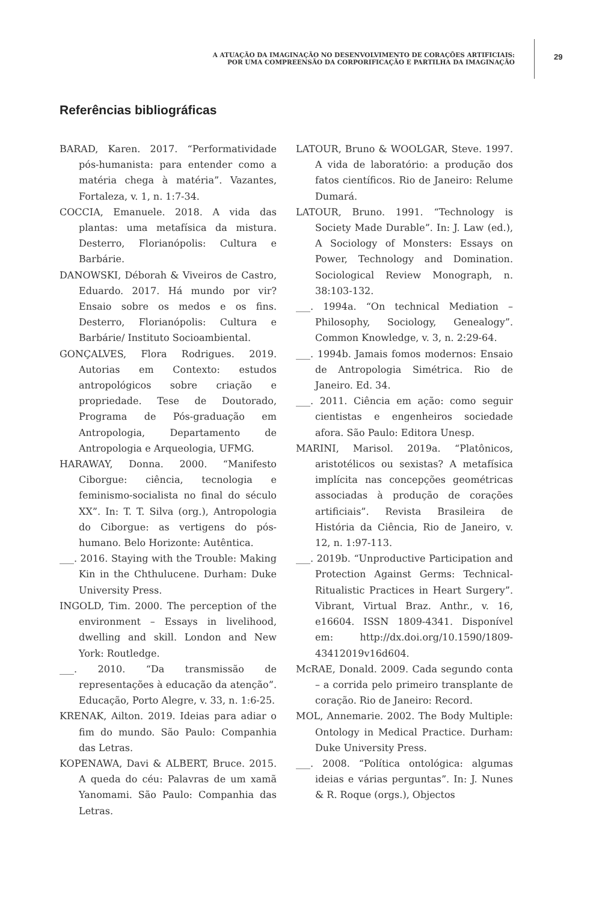A ATUAÇÃO DA IMAGINAÇÃO NO DESENVOLVIMENTO DE CORAÇÕES ARTIFICIAIS:
POR UMA COMPREENSÃO DA CORPORIFICAÇÃO E PARTILHA DA IMAGINAÇÃO
29
Referências bibliográficas
BARAD, Karen. 2017. “Performatividade pós-humanista: para entender como a matéria chega à matéria”. Vazantes, Fortaleza, v. 1, n. 1:7-34.
COCCIA, Emanuele. 2018. A vida das plantas: uma metafísica da mistura. Desterro, Florianópolis: Cultura e Barbárie.
DANOWSKI, Déborah & Viveiros de Castro, Eduardo. 2017. Há mundo por vir? Ensaio sobre os medos e os fins. Desterro, Florianópolis: Cultura e Barbárie/ Instituto Socioambiental.
GONÇALVES, Flora Rodrigues. 2019. Autorias em Contexto: estudos antropológicos sobre criação e propriedade. Tese de Doutorado, Programa de Pós-graduação em Antropologia, Departamento de Antropologia e Arqueologia, UFMG.
HARAWAY, Donna. 2000. “Manifesto Ciborgue: ciência, tecnologia e feminismo-socialista no final do século XX”. In: T. T. Silva (org.), Antropologia do Ciborgue: as vertigens do pós-humano. Belo Horizonte: Autêntica.
___. 2016. Staying with the Trouble: Making Kin in the Chthulucene. Durham: Duke University Press.
INGOLD, Tim. 2000. The perception of the environment – Essays in livelihood, dwelling and skill. London and New York: Routledge.
___. 2010. “Da transmissão de representações à educação da atenção”. Educação, Porto Alegre, v. 33, n. 1:6-25.
KRENAK, Ailton. 2019. Ideias para adiar o fim do mundo. São Paulo: Companhia das Letras.
KOPENAWA, Davi & ALBERT, Bruce. 2015. A queda do céu: Palavras de um xamã Yanomami. São Paulo: Companhia das Letras.
LATOUR, Bruno & WOOLGAR, Steve. 1997. A vida de laboratório: a produção dos fatos científicos. Rio de Janeiro: Relume Dumará.
LATOUR, Bruno. 1991. “Technology is Society Made Durable”. In: J. Law (ed.), A Sociology of Monsters: Essays on Power, Technology and Domination. Sociological Review Monograph, n. 38:103-132.
___. 1994a. “On technical Mediation – Philosophy, Sociology, Genealogy”. Common Knowledge, v. 3, n. 2:29-64.
___. 1994b. Jamais fomos modernos: Ensaio de Antropologia Simétrica. Rio de Janeiro. Ed. 34.
___. 2011. Ciência em ação: como seguir cientistas e engenheiros sociedade afora. São Paulo: Editora Unesp.
MARINI, Marisol. 2019a. “Platônicos, aristotélicos ou sexistas? A metafísica implícita nas concepções geométricas associadas à produção de corações artificiais”. Revista Brasileira de História da Ciência, Rio de Janeiro, v. 12, n. 1:97-113.
___. 2019b. “Unproductive Participation and Protection Against Germs: Technical-Ritualistic Practices in Heart Surgery”. Vibrant, Virtual Braz. Anthr., v. 16, e16604. ISSN 1809-4341. Disponível em: http://dx.doi.org/10.1590/1809-43412019v16d604.
McRAE, Donald. 2009. Cada segundo conta – a corrida pelo primeiro transplante de coração. Rio de Janeiro: Record.
MOL, Annemarie. 2002. The Body Multiple: Ontology in Medical Practice. Durham: Duke University Press.
___. 2008. “Política ontológica: algumas ideias e várias perguntas”. In: J. Nunes & R. Roque (orgs.), Objectos